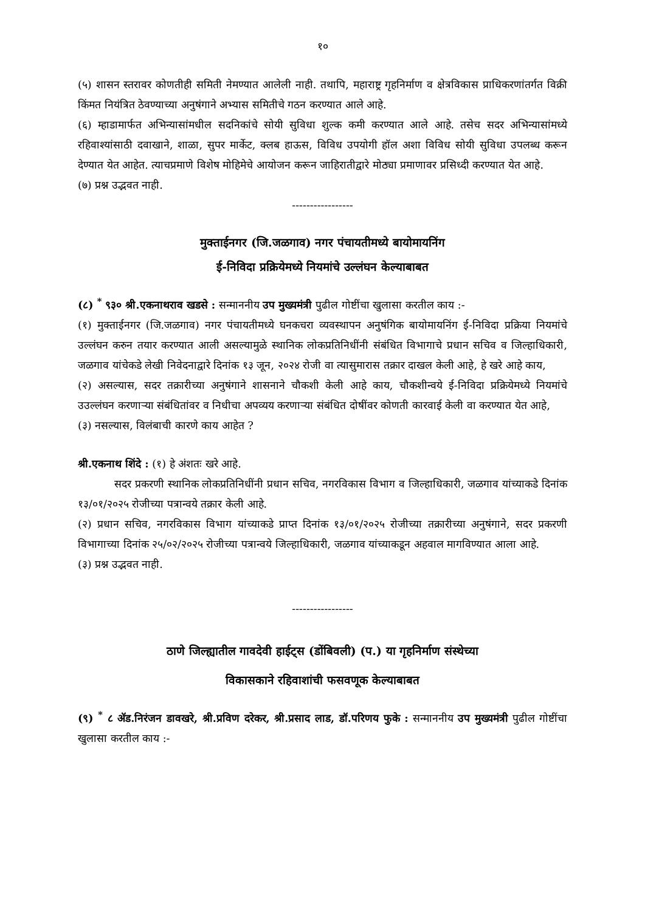१०
(५) शासन स्तरावर कोणतीही समिती नेमण्यात आलेली नाही. तथापि, महाराष्ट्र गृहनिर्माण व क्षेत्रविकास प्राधिकरणांतर्गत विक्री किंमत नियंत्रित ठेवण्याच्या अनुषंगाने अभ्यास समितीचे गठन करण्यात आले आहे.
(६) म्हाडामार्फत अभिन्यासांमधील सदनिकांचे सोयी सुविधा शुल्क कमी करण्यात आले आहे. तसेच सदर अभिन्यासांमध्ये रहिवाश्यांसाठी दवाखाने, शाळा, सुपर मार्केट, क्लब हाऊस, विविध उपयोगी हॉल अशा विविध सोयी सुविधा उपलब्ध करून देण्यात येत आहेत. त्याचप्रमाणे विशेष मोहिमेचे आयोजन करून जाहिरातीद्वारे मोठ्या प्रमाणावर प्रसिध्दी करण्यात येत आहे.
(७) प्रश्न उद्भवत नाही.
-----------------
मुक्ताईनगर (जि.जळगाव) नगर पंचायतीमध्ये बायोमायनिंग
ई-निविदा प्रक्रियेमध्ये नियमांचे उल्लंघन केल्याबाबत
(८) <sup>*</sup> ९३० श्री.एकनाथराव खडसे : सन्माननीय उप मुख्यमंत्री पुढील गोष्टींचा खुलासा करतील काय :-
(१) मुक्ताईनगर (जि.जळगाव) नगर पंचायतीमध्ये घनकचरा व्यवस्थापन अनुषंगिक बायोमायनिंग ई-निविदा प्रक्रिया नियमांचे उल्लंघन करुन तयार करण्यात आली असल्यामुळे स्थानिक लोकप्रतिनिधींनी संबंधित विभागाचे प्रधान सचिव व जिल्हाधिकारी, जळगाव यांचेकडे लेखी निवेदनाद्वारे दिनांक १३ जून, २०२४ रोजी वा त्यासुमारास तक्रार दाखल केली आहे, हे खरे आहे काय,
(२) असल्यास, सदर तक्रारीच्या अनुषंगाने शासनाने चौकशी केली आहे काय, चौकशीन्वये ई-निविदा प्रक्रियेमध्ये नियमांचे उउल्लंघन करणाऱ्या संबंधितांवर व निधीचा अपव्यय करणाऱ्या संबंधित दोषींवर कोणती कारवाई केली वा करण्यात येत आहे,
(३) नसल्यास, विलंबाची कारणे काय आहेत ?
श्री.एकनाथ शिंदे : (१) हे अंशतः खरे आहे.
सदर प्रकरणी स्थानिक लोकप्रतिनिधींनी प्रधान सचिव, नगरविकास विभाग व जिल्हाधिकारी, जळगाव यांच्याकडे दिनांक १३/०१/२०२५ रोजीच्या पत्रान्वये तक्रार केली आहे.
(२) प्रधान सचिव, नगरविकास विभाग यांच्याकडे प्राप्त दिनांक १३/०१/२०२५ रोजीच्या तक्रारीच्या अनुषंगाने, सदर प्रकरणी विभागाच्या दिनांक २५/०२/२०२५ रोजीच्या पत्रान्वये जिल्हाधिकारी, जळगाव यांच्याकडून अहवाल मागविण्यात आला आहे.
(३) प्रश्न उद्भवत नाही.
-----------------
ठाणे जिल्ह्यातील गावदेवी हाईट्स (डोंबिवली) (प.) या गृहनिर्माण संस्थेच्या
विकासकाने रहिवाशांची फसवणूक केल्याबाबत
(९) <sup>*</sup> ८ ॲड.निरंजन डावखरे, श्री.प्रविण दरेकर, श्री.प्रसाद लाड, डॉ.परिणय फुके : सन्माननीय उप मुख्यमंत्री पुढील गोष्टींचा खुलासा करतील काय :-